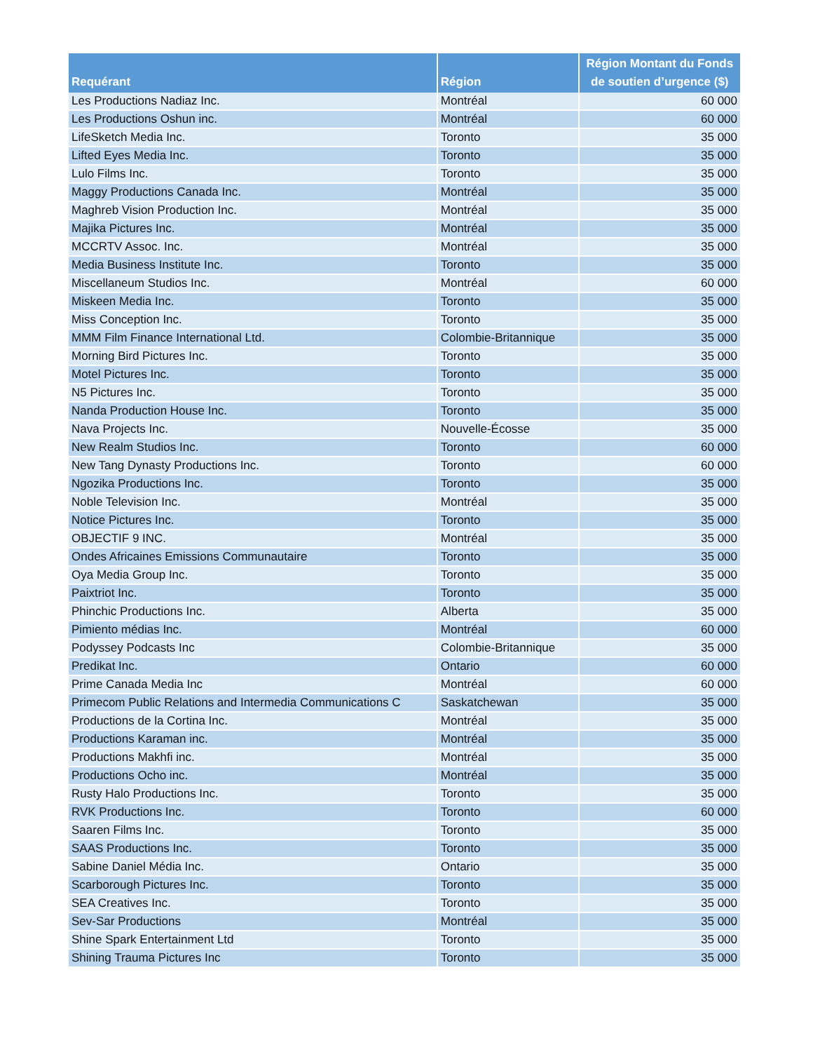| Requérant | Région | Région Montant du Fonds de soutien d’urgence ($) |
| --- | --- | --- |
| Les Productions Nadiaz Inc. | Montréal | 60 000 |
| Les Productions Oshun inc. | Montréal | 60 000 |
| LifeSketch Media Inc. | Toronto | 35 000 |
| Lifted Eyes Media Inc. | Toronto | 35 000 |
| Lulo Films Inc. | Toronto | 35 000 |
| Maggy Productions Canada Inc. | Montréal | 35 000 |
| Maghreb Vision Production Inc. | Montréal | 35 000 |
| Majika Pictures Inc. | Montréal | 35 000 |
| MCCRTV Assoc. Inc. | Montréal | 35 000 |
| Media Business Institute Inc. | Toronto | 35 000 |
| Miscellaneum Studios Inc. | Montréal | 60 000 |
| Miskeen Media Inc. | Toronto | 35 000 |
| Miss Conception Inc. | Toronto | 35 000 |
| MMM Film Finance International Ltd. | Colombie-Britannique | 35 000 |
| Morning Bird Pictures Inc. | Toronto | 35 000 |
| Motel Pictures Inc. | Toronto | 35 000 |
| N5 Pictures Inc. | Toronto | 35 000 |
| Nanda Production House Inc. | Toronto | 35 000 |
| Nava Projects Inc. | Nouvelle-Écosse | 35 000 |
| New Realm Studios Inc. | Toronto | 60 000 |
| New Tang Dynasty Productions Inc. | Toronto | 60 000 |
| Ngozika Productions Inc. | Toronto | 35 000 |
| Noble Television Inc. | Montréal | 35 000 |
| Notice Pictures Inc. | Toronto | 35 000 |
| OBJECTIF 9 INC. | Montréal | 35 000 |
| Ondes Africaines Emissions Communautaire | Toronto | 35 000 |
| Oya Media Group Inc. | Toronto | 35 000 |
| Paixtriot Inc. | Toronto | 35 000 |
| Phinchic Productions Inc. | Alberta | 35 000 |
| Pimiento médias Inc. | Montréal | 60 000 |
| Podyssey Podcasts Inc | Colombie-Britannique | 35 000 |
| Predikat Inc. | Ontario | 60 000 |
| Prime Canada Media Inc | Montréal | 60 000 |
| Primecom Public Relations and Intermedia Communications C | Saskatchewan | 35 000 |
| Productions de la Cortina Inc. | Montréal | 35 000 |
| Productions Karaman inc. | Montréal | 35 000 |
| Productions Makhfi inc. | Montréal | 35 000 |
| Productions Ocho inc. | Montréal | 35 000 |
| Rusty Halo Productions Inc. | Toronto | 35 000 |
| RVK Productions Inc. | Toronto | 60 000 |
| Saaren Films Inc. | Toronto | 35 000 |
| SAAS Productions Inc. | Toronto | 35 000 |
| Sabine Daniel Média Inc. | Ontario | 35 000 |
| Scarborough Pictures Inc. | Toronto | 35 000 |
| SEA Creatives Inc. | Toronto | 35 000 |
| Sev-Sar Productions | Montréal | 35 000 |
| Shine Spark Entertainment Ltd | Toronto | 35 000 |
| Shining Trauma Pictures Inc | Toronto | 35 000 |